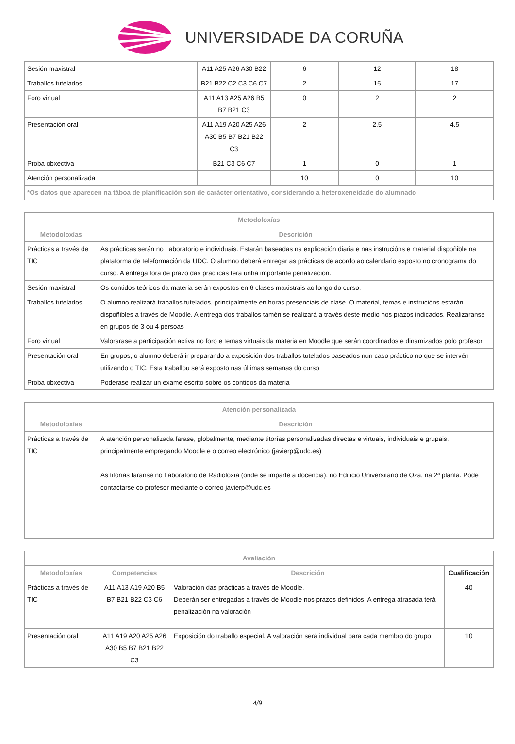UNIVERSIDADE DA CORUÑA
| Sesión maxistral | A11 A25 A26 A30 B22 | 6 | 12 | 18 |
| Traballos tutelados | B21 B22 C2 C3 C6 C7 | 2 | 15 | 17 |
| Foro virtual | A11 A13 A25 A26 B5 B7 B21 C3 | 0 | 2 | 2 |
| Presentación oral | A11 A19 A20 A25 A26 A30 B5 B7 B21 B22 C3 | 2 | 2.5 | 4.5 |
| Proba obxectiva | B21 C3 C6 C7 | 1 | 0 | 1 |
| Atención personalizada | | 10 | 0 | 10 |
| *Os datos que aparecen na táboa de planificación son de carácter orientativo, considerando a heteroxeneidade do alumnado | | | | |
| Metodoloxías | |
| --- | --- |
| Metodoloxías | Descrición |
| Prácticas a través de TIC | As prácticas serán no Laboratorio e individuais. Estarán baseadas na explicación diaria e nas instrucións e material dispoñible na plataforma de teleformación da UDC. O alumno deberá entregar as prácticas de acordo ao calendario exposto no cronograma do curso. A entrega fóra de prazo das prácticas terá unha importante penalización. |
| Sesión maxistral | Os contidos teóricos da materia serán expostos en 6 clases maxistrais ao longo do curso. |
| Traballos tutelados | O alumno realizará traballos tutelados, principalmente en horas presenciais de clase. O material, temas e instrucións estarán dispoñibles a través de Moodle. A entrega dos traballos tamén se realizará a través deste medio nos prazos indicados. Realizaranse en grupos de 3 ou 4 persoas |
| Foro virtual | Valorarase a participación activa no foro e temas virtuais da materia en Moodle que serán coordinados e dinamizados polo profesor |
| Presentación oral | En grupos, o alumno deberá ir preparando a exposición dos traballos tutelados baseados nun caso práctico no que se intervén utilizando o TIC. Esta traballou será exposto nas últimas semanas do curso |
| Proba obxectiva | Poderase realizar un exame escrito sobre os contidos da materia |
| Atención personalizada | |
| --- | --- |
| Metodoloxías | Descrición |
| Prácticas a través de TIC | A atención personalizada farase, globalmente, mediante titorías personalizadas directas e virtuais, individuais e grupais, principalmente empregando Moodle e o correo electrónico (javierp@udc.es) As titorías faranse no Laboratorio de Radioloxía (onde se imparte a docencia), no Edificio Universitario de Oza, na 2ª planta. Pode contactarse co profesor mediante o correo javierp@udc.es |
| Avaliación | | | |
| --- | --- | --- | --- |
| Metodoloxías | Competencias | Descrición | Cualificación |
| Prácticas a través de TIC | A11 A13 A19 A20 B5 B7 B21 B22 C3 C6 | Valoración das prácticas a través de Moodle. Deberán ser entregadas a través de Moodle nos prazos definidos. A entrega atrasada terá penalización na valoración | 40 |
| Presentación oral | A11 A19 A20 A25 A26 A30 B5 B7 B21 B22 C3 | Exposición do traballo especial. A valoración será individual para cada membro do grupo | 10 |
4/9